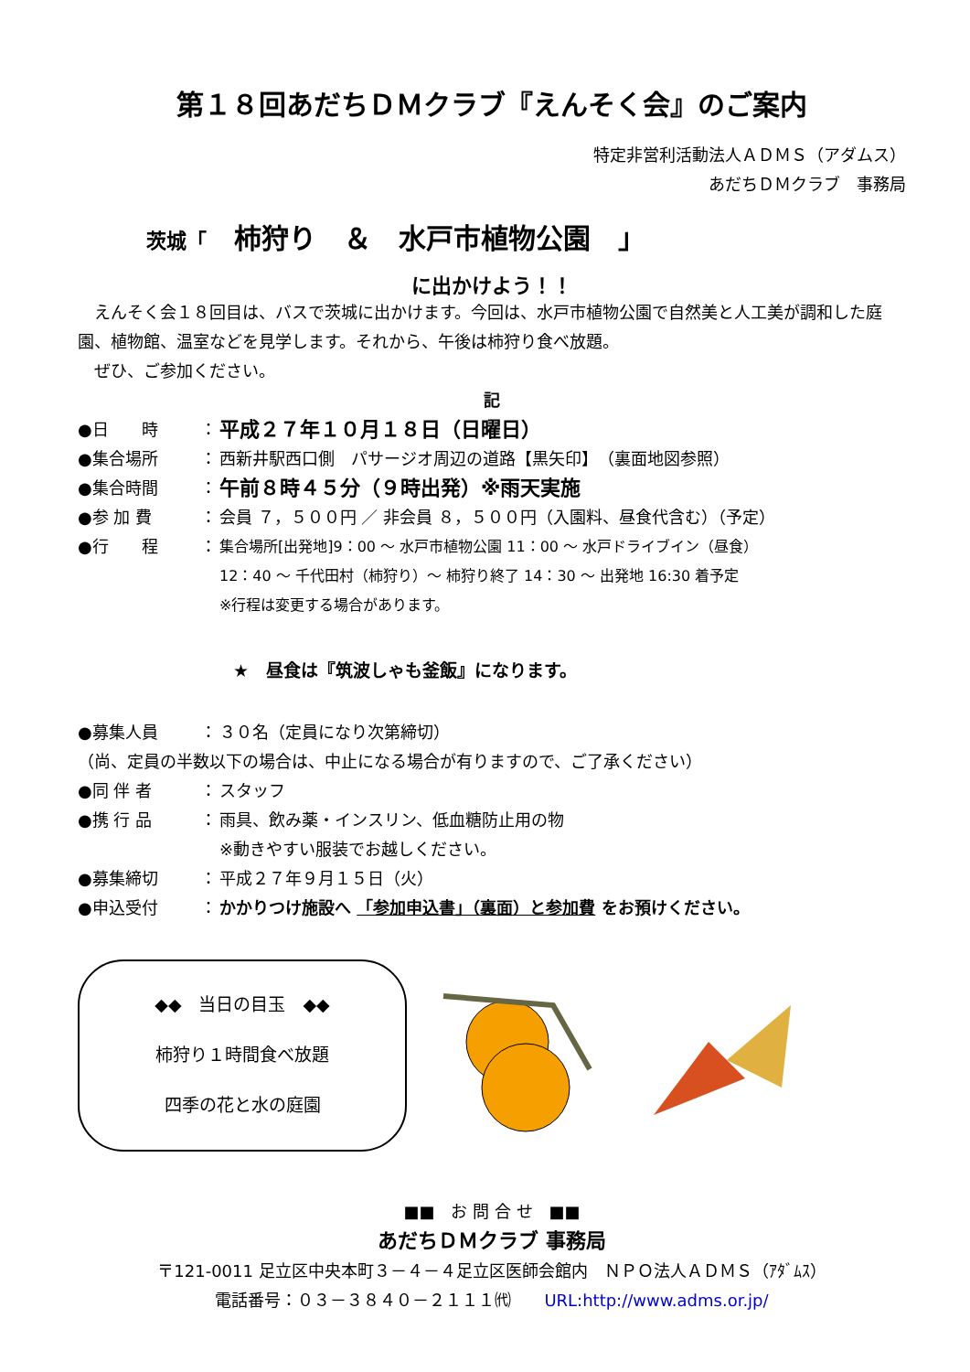第１８回あだちＤＭクラブ『えんそく会』のご案内
特定非営利活動法人ＡＤＭＳ（アダムス）
あだちＤＭクラブ　事務局
茨城「　柿狩り　＆　水戸市植物公園　」
に出かけよう！！
　えんそく会１８回目は、バスで茨城に出かけます。今回は、水戸市植物公園で自然美と人工美が調和した庭園、植物館、温室などを見学します。それから、午後は柿狩り食べ放題。
　ぜひ、ご参加ください。
記
●日　　時 ： 平成２７年１０月１８日（日曜日）
●集合場所 ： 西新井駅西口側　パサージオ周辺の道路【黒矢印】　（裏面地図参照）
●集合時間 ： 午前８時４５分（９時出発）※雨天実施
●参 加 費 ： 会員 ７，５００円 ／ 非会員 ８，５００円（入園料、昼食代含む）（予定）
●行　　程 ： 集合場所[出発地]9：00 ～ 水戸市植物公園 11：00 ～ 水戸ドライブイン（昼食）
12：40 ～ 千代田村（柿狩り）～ 柿狩り終了 14：30 ～ 出発地 16:30 着予定
※行程は変更する場合があります。
★　昼食は『筑波しゃも釜飯』になります。
●募集人員 ： ３０名（定員になり次第締切）
（尚、定員の半数以下の場合は、中止になる場合が有りますので、ご了承ください）
●同 伴 者 ： スタッフ
●携 行 品 ： 雨具、飲み薬・インスリン、低血糖防止用の物
※動きやすい服装でお越しください。
●募集締切 ： 平成２７年９月１５日（火）
●申込受付 ： かかりつけ施設へ 「参加申込書」（裏面）と参加費 をお預けください。
◆◆　当日の目玉　◆◆
柿狩り１時間食べ放題
四季の花と水の庭園
■■　お 問 合 せ　■■
あだちＤＭクラブ 事務局
〒121-0011 足立区中央本町３－４－４足立区医師会館内　ＮＰＯ法人ＡＤＭＳ（ｱﾀﾞﾑｽ）
電話番号：０３－３８４０－２１１１㈹　　URL:http://www.adms.or.jp/